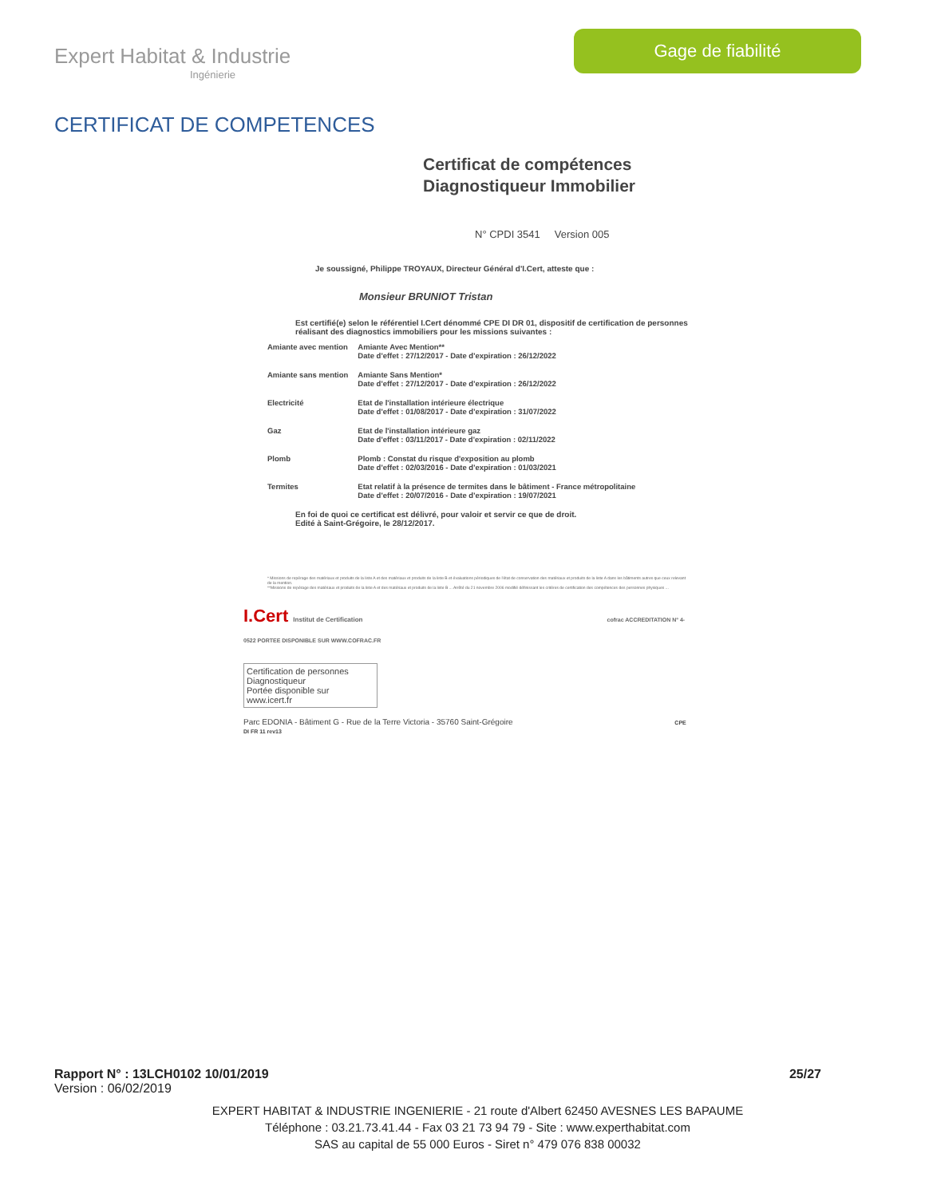Expert Habitat & Industrie
Ingénierie
Gage de fiabilité
CERTIFICAT DE COMPETENCES
Certificat de compétences
Diagnostiqueur Immobilier
N° CPDI 3541 Version 005
Je soussigné, Philippe TROYAUX, Directeur Général d'I.Cert, atteste que :
Monsieur BRUNIOT Tristan
Est certifié(e) selon le référentiel I.Cert dénommé CPE DI DR 01, dispositif de certification de personnes réalisant des diagnostics immobiliers pour les missions suivantes :
| Amiante avec mention | Amiante Avec Mention** Date d'effet : 27/12/2017 - Date d'expiration : 26/12/2022 |
| Amiante sans mention | Amiante Sans Mention* Date d'effet : 27/12/2017 - Date d'expiration : 26/12/2022 |
| Electricité | Etat de l'installation intérieure électrique Date d'effet : 01/08/2017 - Date d'expiration : 31/07/2022 |
| Gaz | Etat de l'installation intérieure gaz Date d'effet : 03/11/2017 - Date d'expiration : 02/11/2022 |
| Plomb | Plomb : Constat du risque d'exposition au plomb Date d'effet : 02/03/2016 - Date d'expiration : 01/03/2021 |
| Termites | Etat relatif à la présence de termites dans le bâtiment - France métropolitaine Date d'effet : 20/07/2016 - Date d'expiration : 19/07/2021 |
En foi de quoi ce certificat est délivré, pour valoir et servir ce que de droit.
Edité à Saint-Grégoire, le 28/12/2017.
* Missions de repérage des matériaux et produits de la liste A et des matériaux et produits de la liste B et évaluations périodiques de l'état de conservation des matériaux et produits de la liste A dans les bâtiments autres que ceux relevant de la mention.
**Missions de repérage des matériaux et produits de la liste A et des matériaux et produits de la liste B ... Arrêté du 21 novembre 2006 modifié définissant les critères de certification des compétences des personnes physiques ...
I.Cert Institut de Certification cofrac ACCREDITATION N° 4-0522 PORTEE DISPONIBLE SUR WWW.COFRAC.FR
Certification de personnes
Diagnostiqueur
Portée disponible sur www.icert.fr
Parc EDONIA - Bâtiment G - Rue de la Terre Victoria - 35760 Saint-Grégoire CPE DI FR 11 rev13
Rapport N° : 13LCH0102 10/01/2019 25/27
Version : 06/02/2019
EXPERT HABITAT & INDUSTRIE INGENIERIE - 21 route d'Albert 62450 AVESNES LES BAPAUME
Téléphone : 03.21.73.41.44 - Fax 03 21 73 94 79 - Site : www.experthabitat.com
SAS au capital de 55 000 Euros - Siret n° 479 076 838 00032